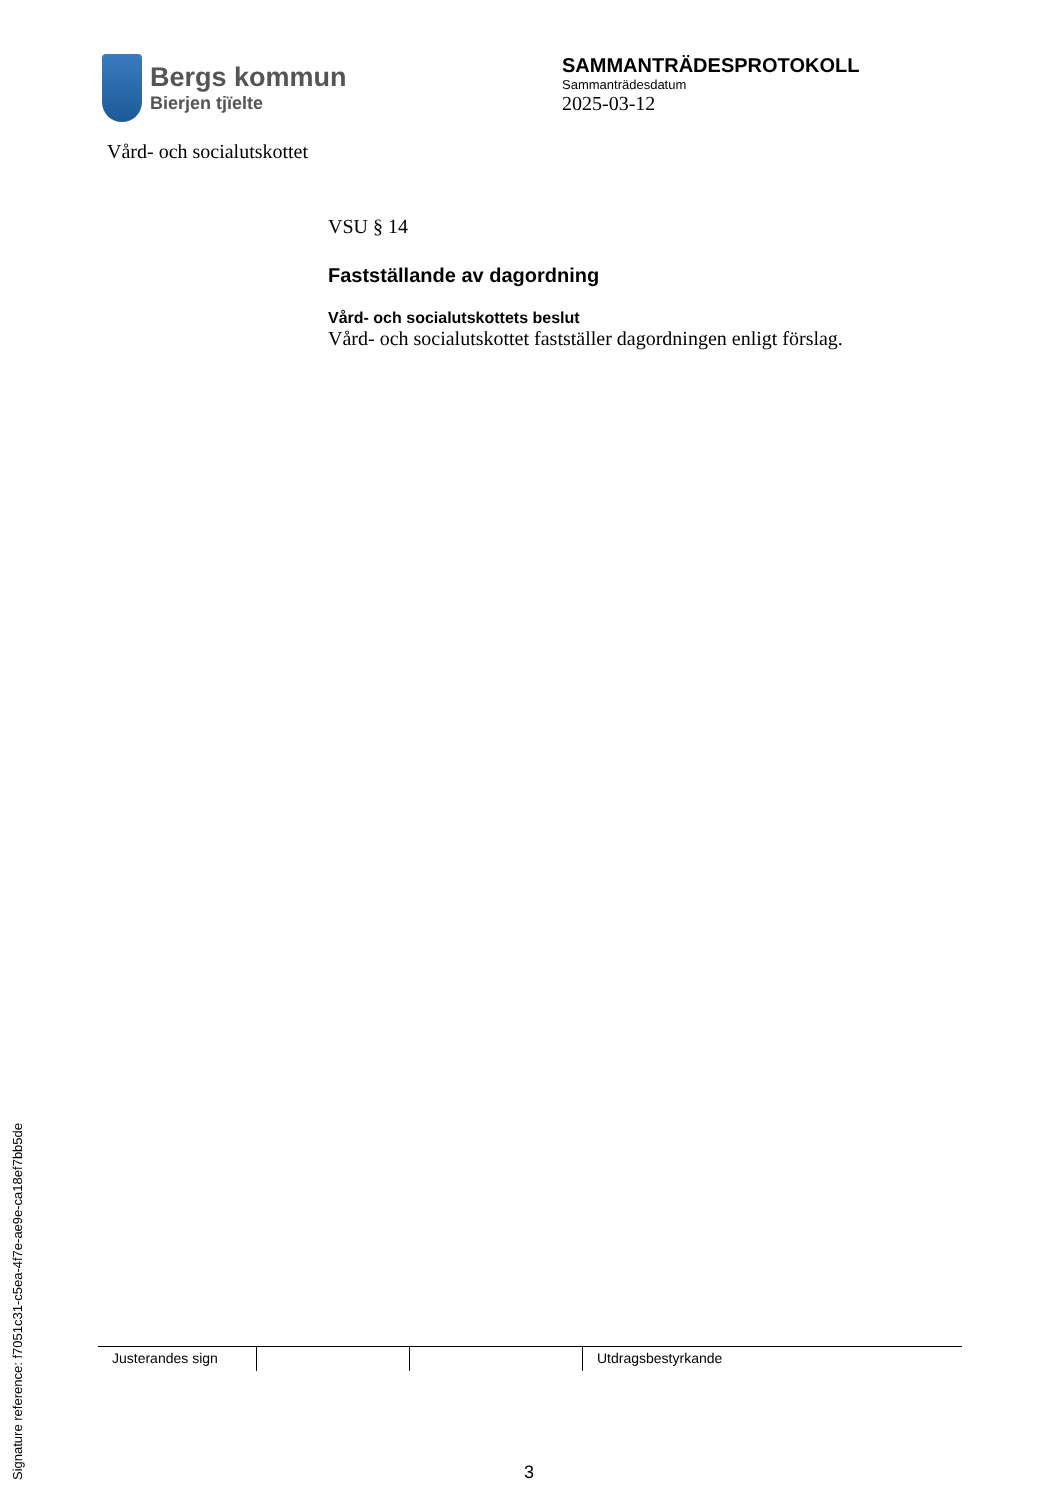Bergs kommun
Bierjen tjïelte
SAMMANTRÄDESPROTOKOLL
Sammanträdesdatum
2025-03-12
Vård- och socialutskottet
VSU § 14
Fastställande av dagordning
Vård- och socialutskottets beslut
Vård- och socialutskottet fastställer dagordningen enligt förslag.
Justerandes sign
Utdragsbestyrkande
3
Signature reference: f7051c31-c5ea-4f7e-ae9e-ca18ef7bb5de